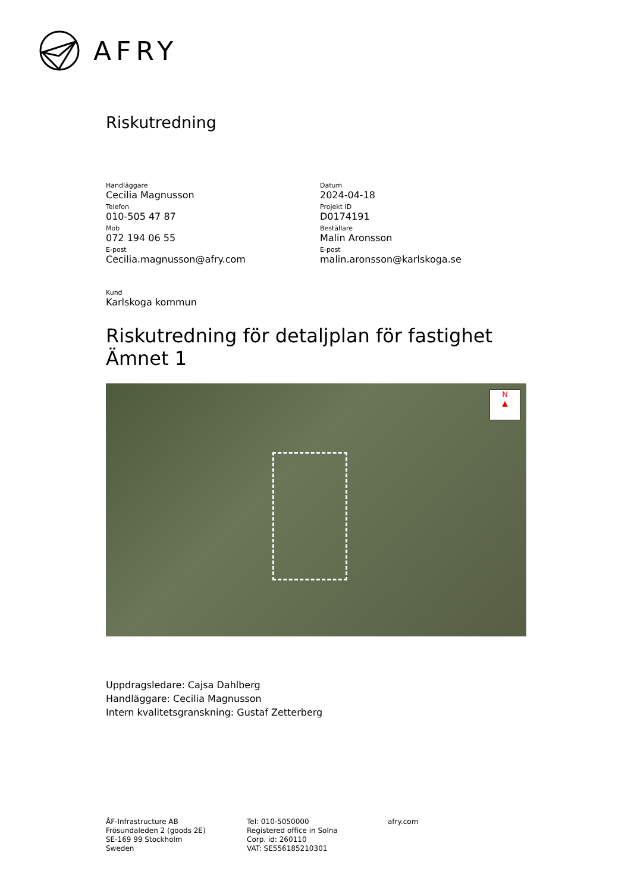AFRY
Riskutredning
Handläggare
Cecilia Magnusson
Telefon
010-505 47 87
Mob
072 194 06 55
E-post
Cecilia.magnusson@afry.com
Datum
2024-04-18
Projekt ID
D0174191
Beställare
Malin Aronsson
E-post
malin.aronsson@karlskoga.se
Kund
Karlskoga kommun
Riskutredning för detaljplan för fastighet Ämnet 1
N
▲
Uppdragsledare: Cajsa Dahlberg
Handläggare: Cecilia Magnusson
Intern kvalitetsgranskning: Gustaf Zetterberg
ÅF-Infrastructure AB
Frösundaleden 2 (goods 2E)
SE-169 99 Stockholm
Sweden
Tel: 010-5050000
Registered office in Solna
Corp. id: 260110
VAT: SE556185210301
afry.com